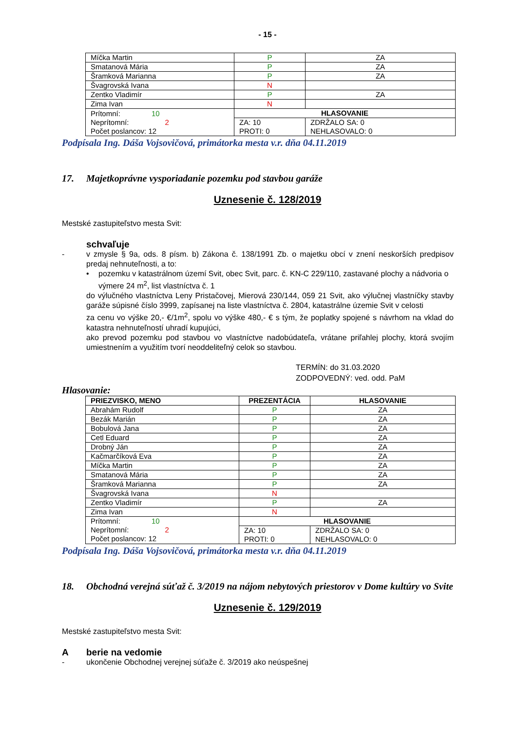- 15 -
| Míčka Martin | P | ZA | |
| Smatanová Mária | P | ZA | |
| Šramková Marianna | P | ZA | |
| Švagrovská Ivana | N | | |
| Zentko Vladimír | P | ZA | |
| Zima Ivan | N | | |
| Prítomní: 10 Neprítomní: 2 Počet poslancov: 12 | HLASOVANIE | | |
| | ZA: 10 PROTI: 0 | | ZDRŽALO SA: 0 NEHLASOVALO: 0 |
Podpísala Ing. Dáša Vojsovičová, primátorka mesta v.r. dňa 04.11.2019
17. Majetkoprávne vysporiadanie pozemku pod stavbou garáže
Uznesenie č. 128/2019
Mestské zastupiteľstvo mesta Svit:
schvaľuje
- v zmysle § 9a, ods. 8 písm. b) Zákona č. 138/1991 Zb. o majetku obcí v znení neskorších predpisov predaj nehnuteľnosti, a to:
• pozemku v katastrálnom území Svit, obec Svit, parc. č. KN-C 229/110, zastavané plochy a nádvoria o výmere 24 m<sup>2</sup>, list vlastníctva č. 1
do výlučného vlastníctva Leny Pristačovej, Mierová 230/144, 059 21 Svit, ako výlučnej vlastníčky stavby garáže súpisné číslo 3999, zapísanej na liste vlastníctva č. 2804, katastrálne územie Svit v celosti
za cenu vo výške 20,- €/1m<sup>2</sup>, spolu vo výške 480,- € s tým, že poplatky spojené s návrhom na vklad do katastra nehnuteľností uhradí kupujúci,
ako prevod pozemku pod stavbou vo vlastníctve nadobúdateľa, vrátane priľahlej plochy, ktorá svojím umiestnením a využitím tvorí neoddeliteľný celok so stavbou.
TERMÍN: do 31.03.2020
ZODPOVEDNÝ: ved. odd. PaM
Hlasovanie:
| PRIEZVISKO, MENO | PREZENTÁCIA | HLASOVANIE | |
| --- | --- | --- | --- |
| Abrahám Rudolf | P | ZA | |
| Bezák Marián | P | ZA | |
| Bobulová Jana | P | ZA | |
| Cetl Eduard | P | ZA | |
| Drobný Ján | P | ZA | |
| Kačmarčíková Eva | P | ZA | |
| Míčka Martin | P | ZA | |
| Smatanová Mária | P | ZA | |
| Šramková Marianna | P | ZA | |
| Švagrovská Ivana | N | | |
| Zentko Vladimír | P | ZA | |
| Zima Ivan | N | | |
| Prítomní: 10 Neprítomní: 2 Počet poslancov: 12 | HLASOVANIE | | |
| | ZA: 10 PROTI: 0 | | ZDRŽALO SA: 0 NEHLASOVALO: 0 |
Podpísala Ing. Dáša Vojsovičová, primátorka mesta v.r. dňa 04.11.2019
18. Obchodná verejná súťaž č. 3/2019 na nájom nebytových priestorov v Dome kultúry vo Svite
Uznesenie č. 129/2019
Mestské zastupiteľstvo mesta Svit:
Aberie na vedomie
- ukončenie Obchodnej verejnej súťaže č. 3/2019 ako neúspešnej